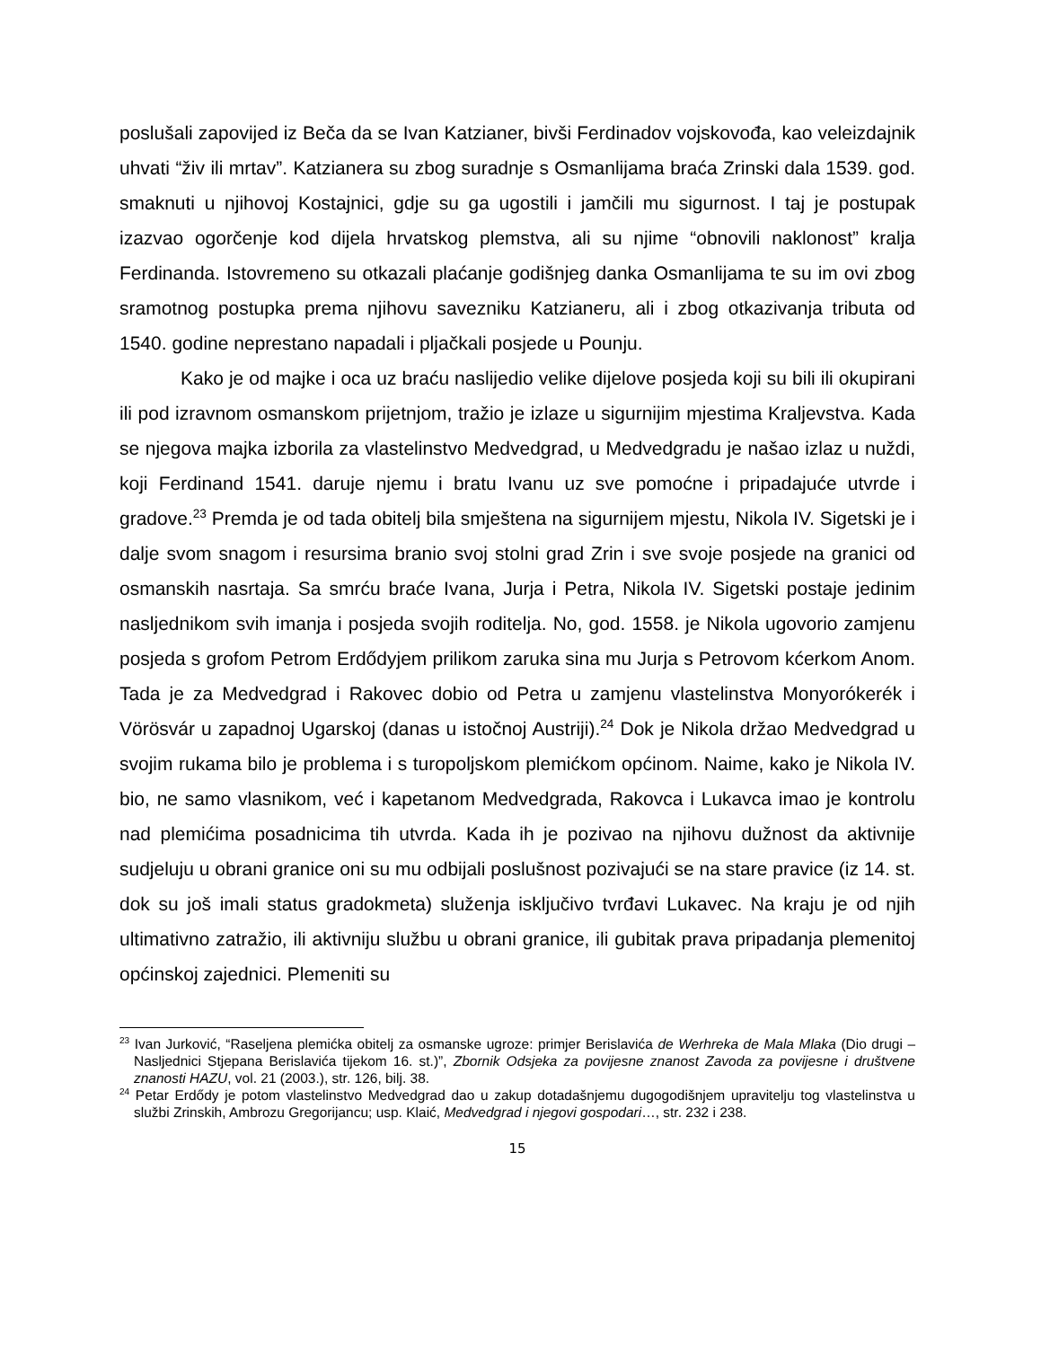poslušali zapovijed iz Beča da se Ivan Katzianer, bivši Ferdinadov vojskovođa, kao veleizdajnik uhvati “živ ili mrtav”. Katzianera su zbog suradnje s Osmanlijama braća Zrinski dala 1539. god. smaknuti u njihovoj Kostajnici, gdje su ga ugostili i jamčili mu sigurnost. I taj je postupak izazvao ogorčenje kod dijela hrvatskog plemstva, ali su njime “obnovili naklonost” kralja Ferdinanda. Istovremeno su otkazali plaćanje godišnjeg danka Osmanlijama te su im ovi zbog sramotnog postupka prema njihovu savezniku Katzianeru, ali i zbog otkazivanja tributa od 1540. godine neprestano napadali i pljačkali posjede u Pounju.
Kako je od majke i oca uz braću naslijedio velike dijelove posjeda koji su bili ili okupirani ili pod izravnom osmanskom prijetnjom, tražio je izlaze u sigurnijim mjestima Kraljevstva. Kada se njegova majka izborila za vlastelinstvo Medvedgrad, u Medvedgradu je našao izlaz u nuždi, koji Ferdinand 1541. daruje njemu i bratu Ivanu uz sve pomoćne i pripadajuće utvrde i gradove.<sup>23</sup> Premda je od tada obitelj bila smještena na sigurnijem mjestu, Nikola IV. Sigetski je i dalje svom snagom i resursima branio svoj stolni grad Zrin i sve svoje posjede na granici od osmanskih nasrtaja. Sa smrću braće Ivana, Jurja i Petra, Nikola IV. Sigetski postaje jedinim nasljednikom svih imanja i posjeda svojih roditelja. No, god. 1558. je Nikola ugovorio zamjenu posjeda s grofom Petrom Erdődyjem prilikom zaruka sina mu Jurja s Petrovom kćerkom Anom. Tada je za Medvedgrad i Rakovec dobio od Petra u zamjenu vlastelinstva Monyorókerék i Vörösvár u zapadnoj Ugarskoj (danas u istočnoj Austriji).<sup>24</sup> Dok je Nikola držao Medvedgrad u svojim rukama bilo je problema i s turopoljskom plemićkom općinom. Naime, kako je Nikola IV. bio, ne samo vlasnikom, već i kapetanom Medvedgrada, Rakovca i Lukavca imao je kontrolu nad plemićima posadnicima tih utvrda. Kada ih je pozivao na njihovu dužnost da aktivnije sudjeluju u obrani granice oni su mu odbijali poslušnost pozivajući se na stare pravice (iz 14. st. dok su još imali status gradokmeta) služenja isključivo tvrđavi Lukavec. Na kraju je od njih ultimativno zatražio, ili aktivniju službu u obrani granice, ili gubitak prava pripadanja plemenitoj općinskoj zajednici. Plemeniti su
<sup>23</sup> Ivan Jurković, “Raseljena plemićka obitelj za osmanske ugroze: primjer Berislavića de Werhreka de Mala Mlaka (Dio drugi – Nasljednici Stjepana Berislavića tijekom 16. st.)”, Zbornik Odsjeka za povijesne znanost Zavoda za povijesne i društvene znanosti HAZU, vol. 21 (2003.), str. 126, bilj. 38.
<sup>24</sup> Petar Erdődy je potom vlastelinstvo Medvedgrad dao u zakup dotadašnjemu dugogodišnjem upravitelju tog vlastelinstva u službi Zrinskih, Ambrozu Gregorijancu; usp. Klaić, Medvedgrad i njegovi gospodari…, str. 232 i 238.
15